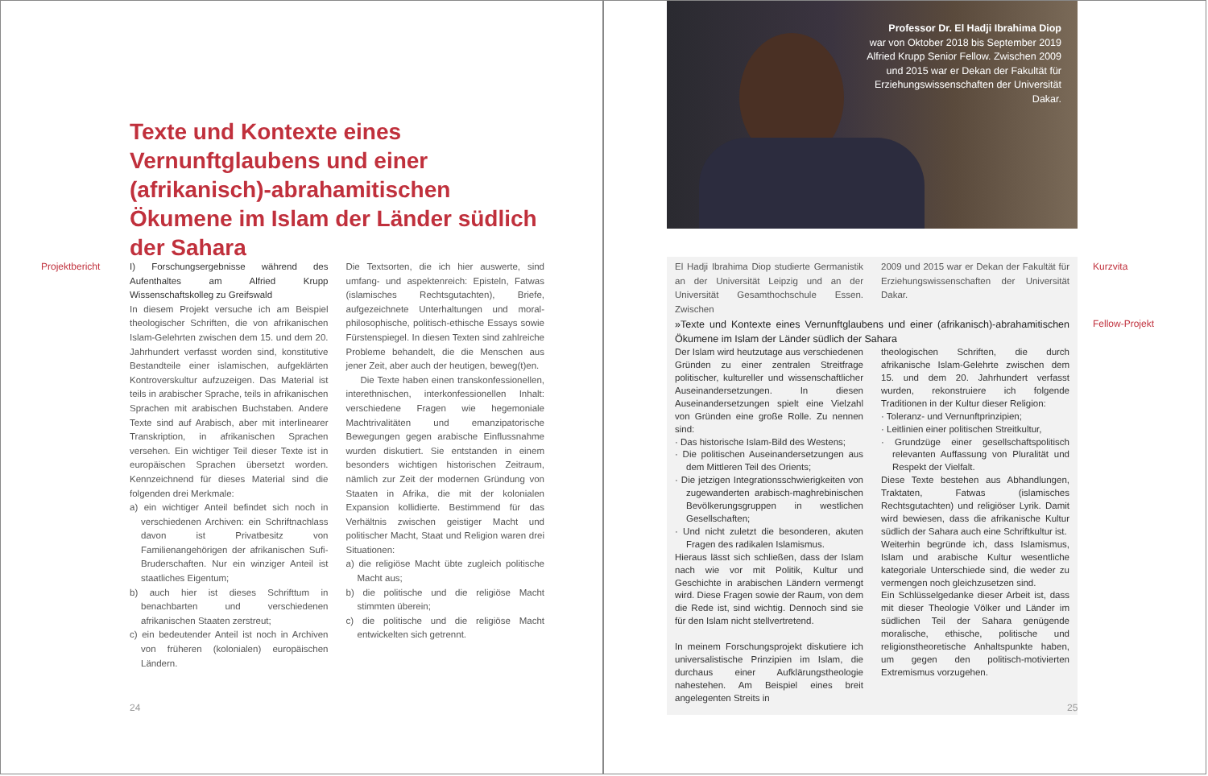Texte und Kontexte eines Vernunftglaubens und einer (afrikanisch)-abrahamitischen Ökumene im Islam der Länder südlich der Sahara
Projektbericht
I) Forschungsergebnisse während des Aufenthaltes am Alfried Krupp Wissenschaftskolleg zu Greifswald
In diesem Projekt versuche ich am Beispiel theologischer Schriften, die von afrikanischen Islam-Gelehrten zwischen dem 15. und dem 20. Jahrhundert verfasst worden sind, konstitutive Bestandteile einer islamischen, aufgeklärten Kontroverskultur aufzuzeigen. Das Material ist teils in arabischer Sprache, teils in afrikanischen Sprachen mit arabischen Buchstaben. Andere Texte sind auf Arabisch, aber mit interlinearer Transkription, in afrikanischen Sprachen versehen. Ein wichtiger Teil dieser Texte ist in europäischen Sprachen übersetzt worden. Kennzeichnend für dieses Material sind die folgenden drei Merkmale:
a) ein wichtiger Anteil befindet sich noch in verschiedenen Archiven: ein Schriftnachlass davon ist Privatbesitz von Familienangehörigen der afrikanischen Sufi-Bruderschaften. Nur ein winziger Anteil ist staatliches Eigentum;
b) auch hier ist dieses Schrifttum in benachbarten und verschiedenen afrikanischen Staaten zerstreut;
c) ein bedeutender Anteil ist noch in Archiven von früheren (kolonialen) europäischen Ländern.
Die Textsorten, die ich hier auswerte, sind umfang- und aspektenreich: Episteln, Fatwas (islamisches Rechtsgutachten), Briefe, aufgezeichnete Unterhaltungen und moral-philosophische, politisch-ethische Essays sowie Fürstenspiegel. In diesen Texten sind zahlreiche Probleme behandelt, die die Menschen aus jener Zeit, aber auch der heutigen, beweg(t)en.
Die Texte haben einen transkonfessionellen, interethnischen, interkonfessionellen Inhalt: verschiedene Fragen wie hegemoniale Machtrivalitäten und emanzipatorische Bewegungen gegen arabische Einflussnahme wurden diskutiert. Sie entstanden in einem besonders wichtigen historischen Zeitraum, nämlich zur Zeit der modernen Gründung von Staaten in Afrika, die mit der kolonialen Expansion kollidierte. Bestimmend für das Verhältnis zwischen geistiger Macht und politischer Macht, Staat und Religion waren drei Situationen:
a) die religiöse Macht übte zugleich politische Macht aus;
b) die politische und die religiöse Macht stimmten überein;
c) die politische und die religiöse Macht entwickelten sich getrennt.
24
Professor Dr. El Hadji Ibrahima Diop
war von Oktober 2018 bis September 2019 Alfried Krupp Senior Fellow. Zwischen 2009 und 2015 war er Dekan der Fakultät für Erziehungswissenschaften der Universität Dakar.
El Hadji Ibrahima Diop studierte Germanistik an der Universität Leipzig und an der Universität Gesamthochschule Essen. Zwischen
2009 und 2015 war er Dekan der Fakultät für Erziehungswissenschaften der Universität Dakar.
Kurzvita
Fellow-Projekt
»Texte und Kontexte eines Vernunftglaubens und einer (afrikanisch)-abrahamitischen Ökumene im Islam der Länder südlich der Sahara
Der Islam wird heutzutage aus verschiedenen Gründen zu einer zentralen Streitfrage politischer, kultureller und wissenschaftlicher Auseinandersetzungen. In diesen Auseinandersetzungen spielt eine Vielzahl von Gründen eine große Rolle. Zu nennen sind:
· Das historische Islam-Bild des Westens;
· Die politischen Auseinandersetzungen aus dem Mittleren Teil des Orients;
· Die jetzigen Integrationsschwierigkeiten von zugewanderten arabisch-maghrebinischen Bevölkerungsgruppen in westlichen Gesellschaften;
· Und nicht zuletzt die besonderen, akuten Fragen des radikalen Islamismus.
Hieraus lässt sich schließen, dass der Islam nach wie vor mit Politik, Kultur und Geschichte in arabischen Ländern vermengt wird. Diese Fragen sowie der Raum, von dem die Rede ist, sind wichtig. Dennoch sind sie für den Islam nicht stellvertretend.
In meinem Forschungsprojekt diskutiere ich universalistische Prinzipien im Islam, die durchaus einer Aufklärungstheologie nahestehen. Am Beispiel eines breit angelegenten Streits in
theologischen Schriften, die durch afrikanische Islam-Gelehrte zwischen dem 15. und dem 20. Jahrhundert verfasst wurden, rekonstruiere ich folgende Traditionen in der Kultur dieser Religion:
· Toleranz- und Vernunftprinzipien;
· Leitlinien einer politischen Streitkultur,
· Grundzüge einer gesellschaftspolitisch relevanten Auffassung von Pluralität und Respekt der Vielfalt.
Diese Texte bestehen aus Abhandlungen, Traktaten, Fatwas (islamisches Rechtsgutachten) und religiöser Lyrik. Damit wird bewiesen, dass die afrikanische Kultur südlich der Sahara auch eine Schriftkultur ist.
Weiterhin begründe ich, dass Islamismus, Islam und arabische Kultur wesentliche kategoriale Unterschiede sind, die weder zu vermengen noch gleichzusetzen sind.
Ein Schlüsselgedanke dieser Arbeit ist, dass mit dieser Theologie Völker und Länder im südlichen Teil der Sahara genügende moralische, ethische, politische und religionstheoretische Anhaltspunkte haben, um gegen den politisch-motivierten Extremismus vorzugehen.
25